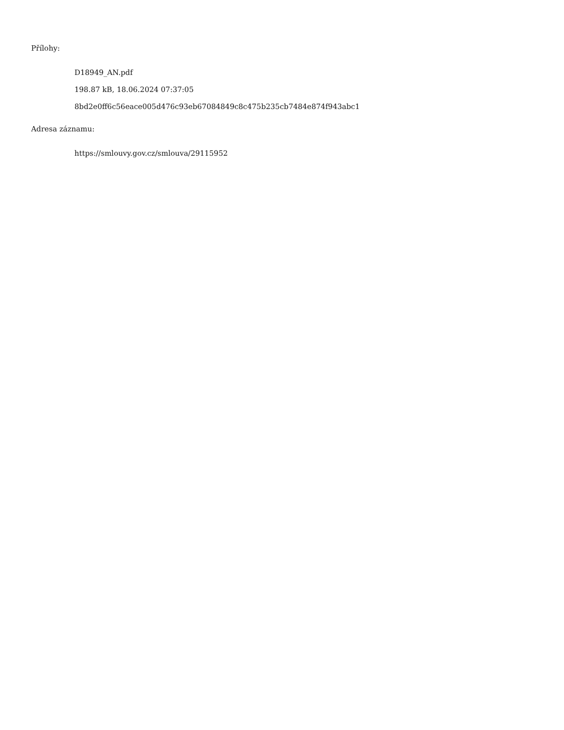Přílohy:
D18949_AN.pdf
198.87 kB, 18.06.2024 07:37:05
8bd2e0ff6c56eace005d476c93eb67084849c8c475b235cb7484e874f943abc1
Adresa záznamu:
https://smlouvy.gov.cz/smlouva/29115952